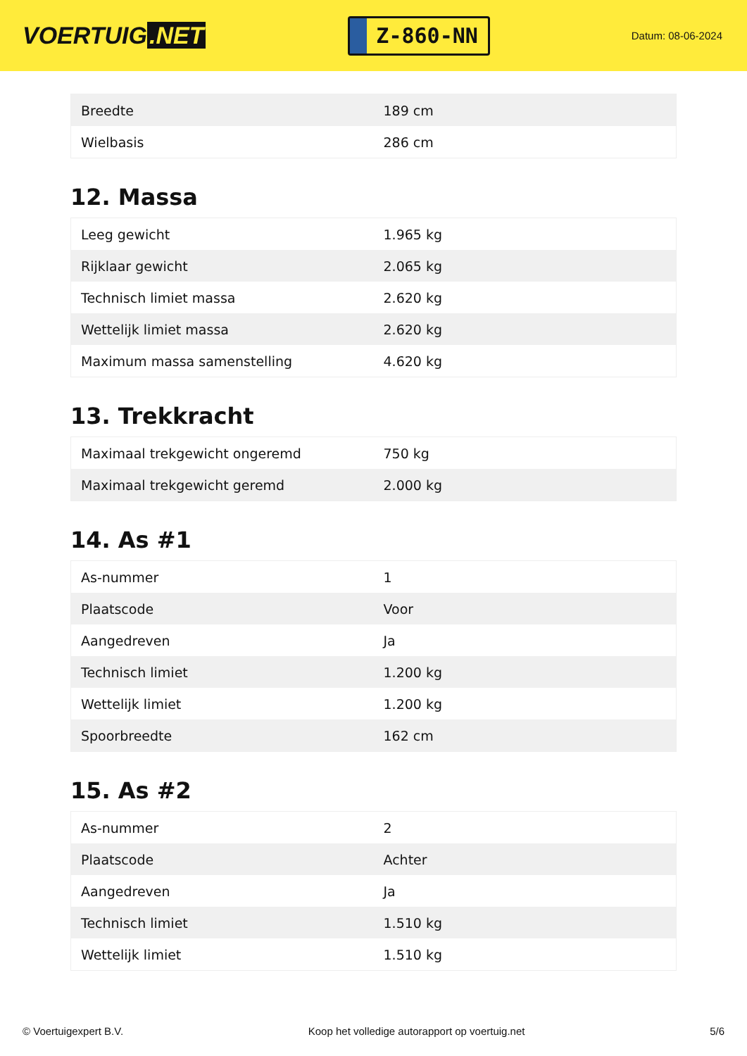VOERTUIG.NET
Z-860-NN
Datum: 08-06-2024
| Breedte | 189 cm |
| Wielbasis | 286 cm |
12. Massa
| Leeg gewicht | 1.965 kg |
| Rijklaar gewicht | 2.065 kg |
| Technisch limiet massa | 2.620 kg |
| Wettelijk limiet massa | 2.620 kg |
| Maximum massa samenstelling | 4.620 kg |
13. Trekkracht
| Maximaal trekgewicht ongeremd | 750 kg |
| Maximaal trekgewicht geremd | 2.000 kg |
14. As #1
| As-nummer | 1 |
| Plaatscode | Voor |
| Aangedreven | Ja |
| Technisch limiet | 1.200 kg |
| Wettelijk limiet | 1.200 kg |
| Spoorbreedte | 162 cm |
15. As #2
| As-nummer | 2 |
| Plaatscode | Achter |
| Aangedreven | Ja |
| Technisch limiet | 1.510 kg |
| Wettelijk limiet | 1.510 kg |
© Voertuigexpert B.V. Koop het volledige autorapport op voertuig.net 5/6